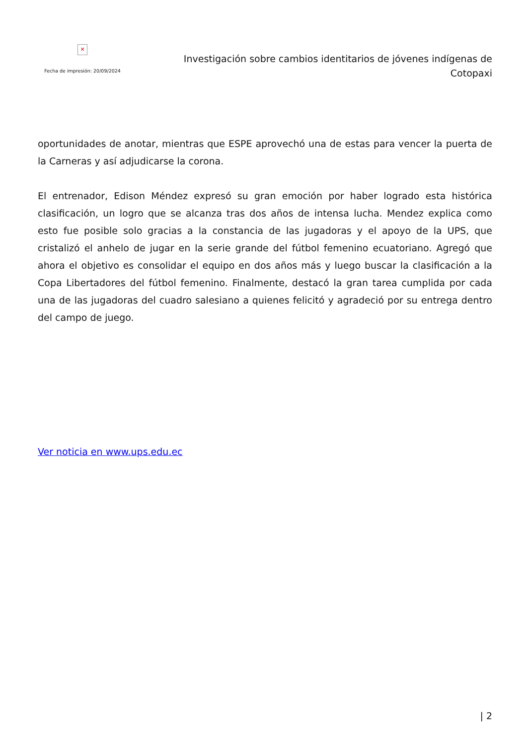✕
Fecha de impresión: 20/09/2024
Investigación sobre cambios identitarios de jóvenes indígenas de Cotopaxi
oportunidades de anotar, mientras que ESPE aprovechó una de estas para vencer la puerta de la Carneras y así adjudicarse la corona.
El entrenador, Edison Méndez expresó su gran emoción por haber logrado esta histórica clasificación, un logro que se alcanza tras dos años de intensa lucha. Mendez explica como esto fue posible solo gracias a la constancia de las jugadoras y el apoyo de la UPS, que cristalizó el anhelo de jugar en la serie grande del fútbol femenino ecuatoriano. Agregó que ahora el objetivo es consolidar el equipo en dos años más y luego buscar la clasificación a la Copa Libertadores del fútbol femenino. Finalmente, destacó la gran tarea cumplida por cada una de las jugadoras del cuadro salesiano a quienes felicitó y agradeció por su entrega dentro del campo de juego.
Ver noticia en www.ups.edu.ec
| 2